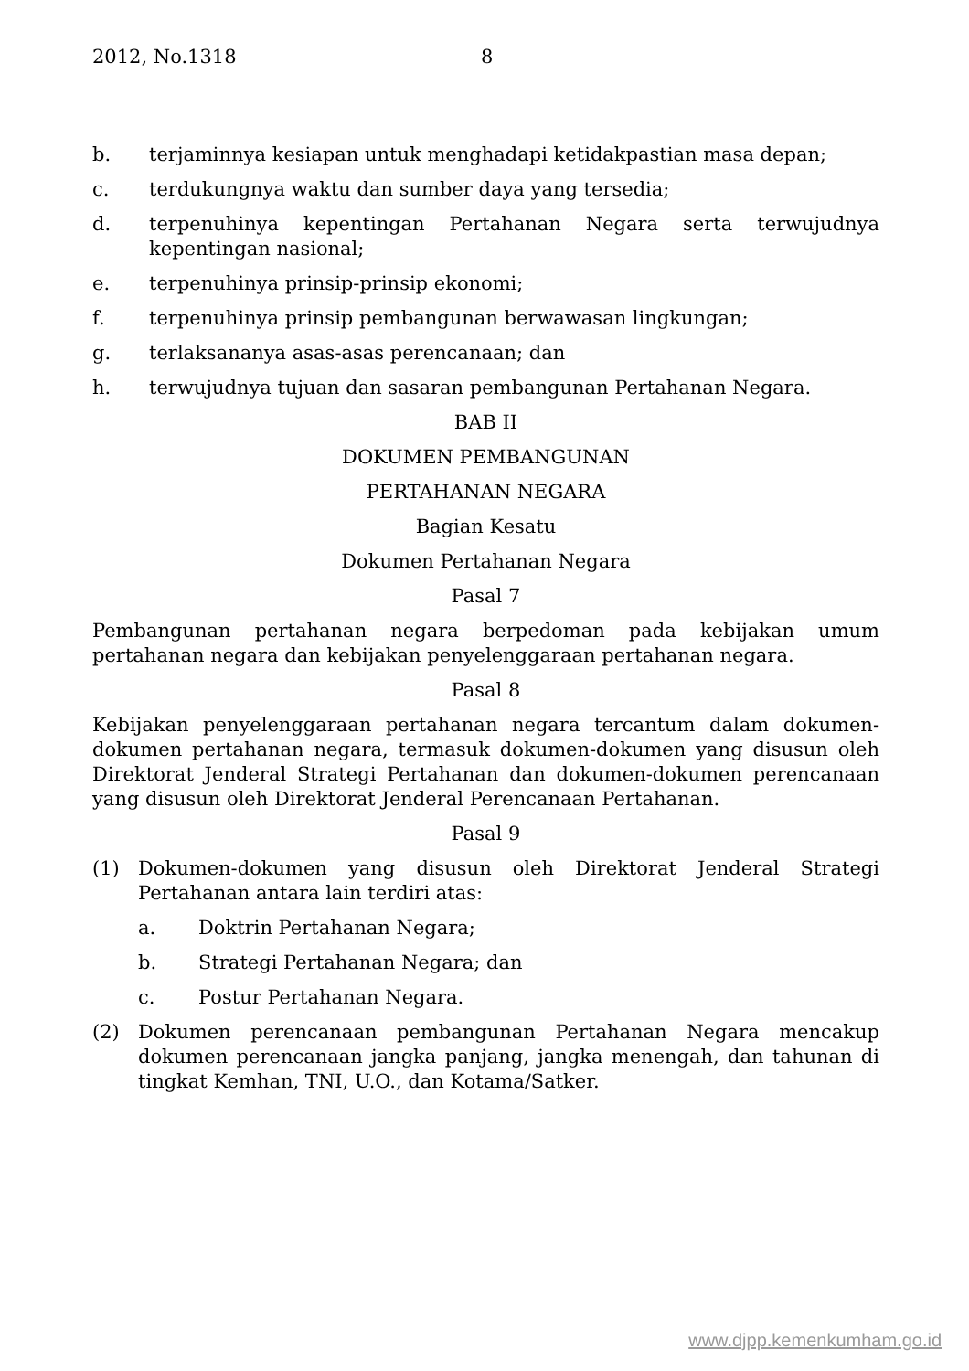2012, No.1318 8
b. terjaminnya kesiapan untuk menghadapi ketidakpastian masa depan;
c. terdukungnya waktu dan sumber daya yang tersedia;
d. terpenuhinya kepentingan Pertahanan Negara serta terwujudnya kepentingan nasional;
e. terpenuhinya prinsip-prinsip ekonomi;
f. terpenuhinya prinsip pembangunan berwawasan lingkungan;
g. terlaksananya asas-asas perencanaan; dan
h. terwujudnya tujuan dan sasaran pembangunan Pertahanan Negara.
BAB II
DOKUMEN PEMBANGUNAN
PERTAHANAN NEGARA
Bagian Kesatu
Dokumen Pertahanan Negara
Pasal 7
Pembangunan pertahanan negara berpedoman pada kebijakan umum pertahanan negara dan kebijakan penyelenggaraan pertahanan negara.
Pasal 8
Kebijakan penyelenggaraan pertahanan negara tercantum dalam dokumen-dokumen pertahanan negara, termasuk dokumen-dokumen yang disusun oleh Direktorat Jenderal Strategi Pertahanan dan dokumen-dokumen perencanaan yang disusun oleh Direktorat Jenderal Perencanaan Pertahanan.
Pasal 9
(1) Dokumen-dokumen yang disusun oleh Direktorat Jenderal Strategi Pertahanan antara lain terdiri atas:
a. Doktrin Pertahanan Negara;
b. Strategi Pertahanan Negara; dan
c. Postur Pertahanan Negara.
(2) Dokumen perencanaan pembangunan Pertahanan Negara mencakup dokumen perencanaan jangka panjang, jangka menengah, dan tahunan di tingkat Kemhan, TNI, U.O., dan Kotama/Satker.
www.djpp.kemenkumham.go.id